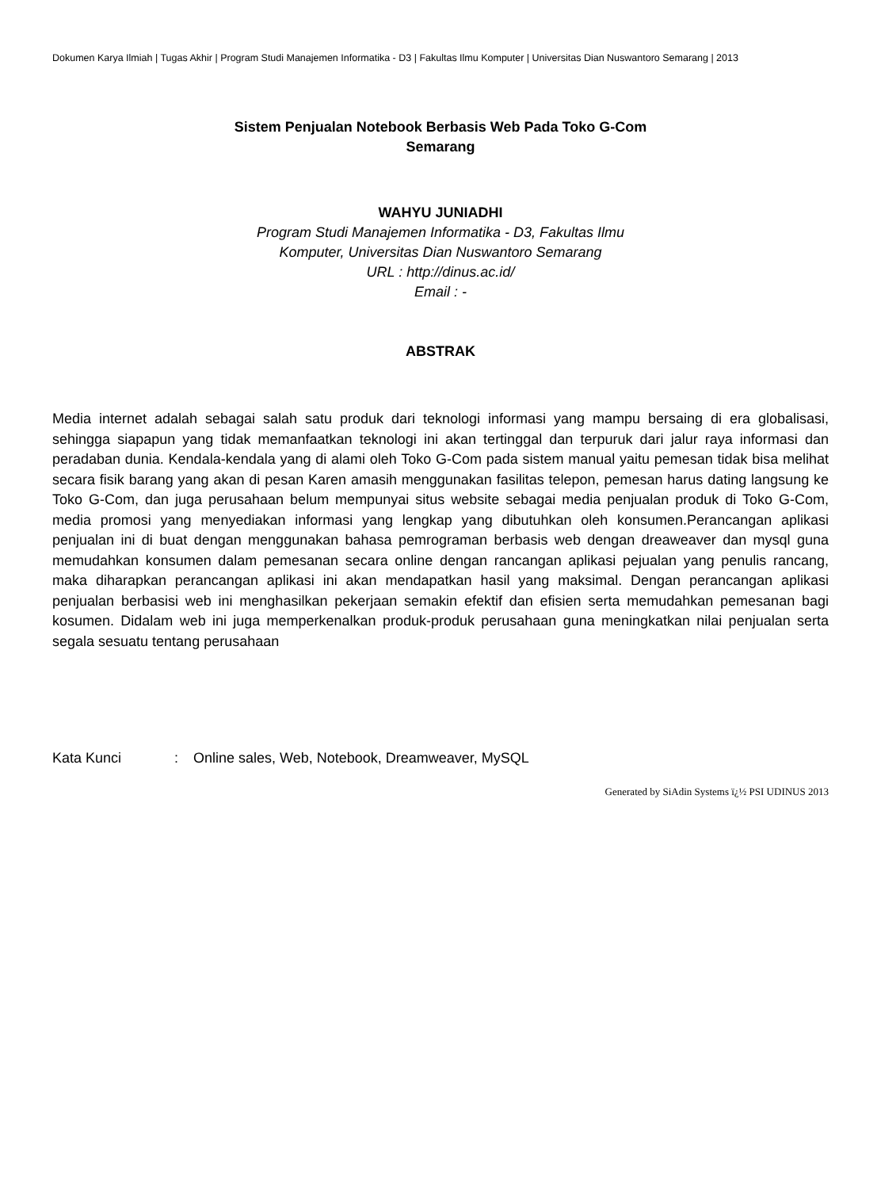Dokumen Karya Ilmiah | Tugas Akhir | Program Studi Manajemen Informatika - D3 | Fakultas Ilmu Komputer | Universitas Dian Nuswantoro Semarang | 2013
Sistem Penjualan Notebook Berbasis Web Pada Toko G-Com
Semarang
WAHYU JUNIADHI
Program Studi Manajemen Informatika - D3, Fakultas Ilmu
Komputer, Universitas Dian Nuswantoro Semarang
URL : http://dinus.ac.id/
Email : -
ABSTRAK
Media internet adalah sebagai salah satu produk dari teknologi informasi yang mampu bersaing di era globalisasi, sehingga siapapun yang tidak memanfaatkan teknologi ini akan tertinggal dan terpuruk dari jalur raya informasi dan peradaban dunia. Kendala-kendala yang di alami oleh Toko G-Com pada sistem manual yaitu pemesan tidak bisa melihat secara fisik barang yang akan di pesan Karen amasih menggunakan fasilitas telepon, pemesan harus dating langsung ke Toko G-Com, dan juga perusahaan belum mempunyai situs website sebagai media penjualan produk di Toko G-Com, media promosi yang menyediakan informasi yang lengkap yang dibutuhkan oleh konsumen.Perancangan aplikasi penjualan ini di buat dengan menggunakan bahasa pemrograman berbasis web dengan dreaweaver dan mysql guna memudahkan konsumen dalam pemesanan secara online dengan rancangan aplikasi pejualan yang penulis rancang, maka diharapkan perancangan aplikasi ini akan mendapatkan hasil yang maksimal. Dengan perancangan aplikasi penjualan berbasisi web ini menghasilkan pekerjaan semakin efektif dan efisien serta memudahkan pemesanan bagi kosumen. Didalam web ini juga memperkenalkan produk-produk perusahaan guna meningkatkan nilai penjualan serta segala sesuatu tentang perusahaan
Kata Kunci : Online sales, Web, Notebook, Dreamweaver, MySQL
Generated by SiAdin Systems ï¿½ PSI UDINUS 2013